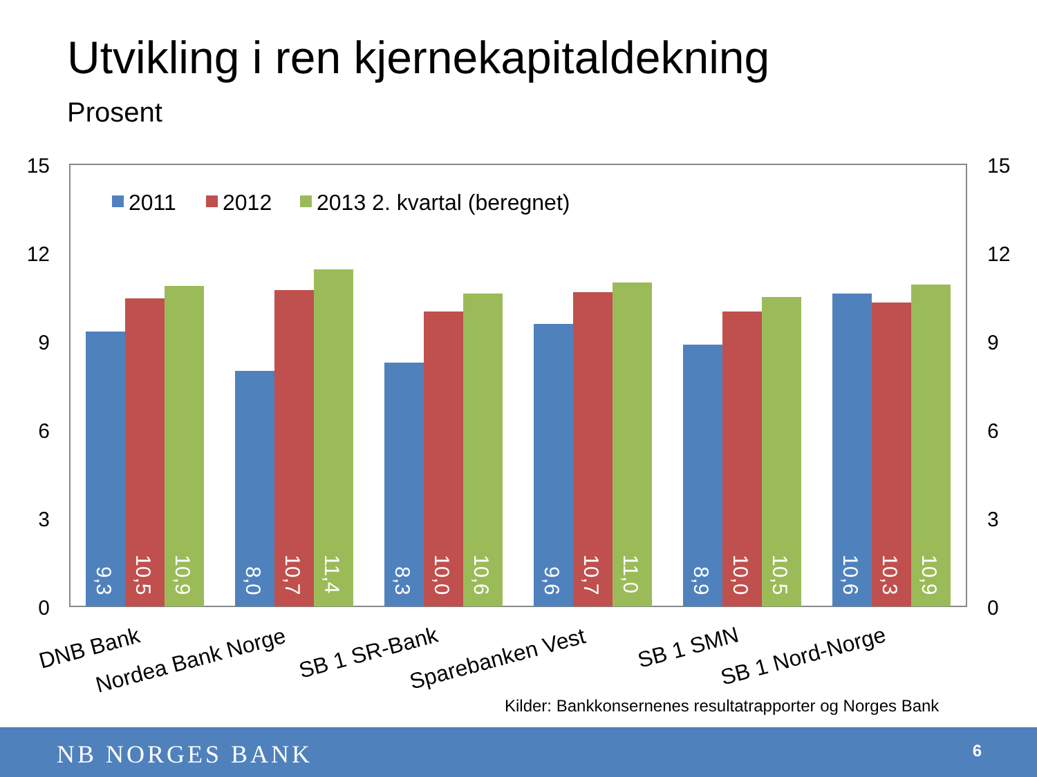Utvikling i ren kjernekapitaldekning
Prosent
15
12
9
6
3
0
15
12
9
6
3
0
2011
2012
2013 2. kvartal (beregnet)
9,3
10,5
10,9
8,0
10,7
11,4
8,3
10,0
10,6
9,6
10,7
11,0
8,9
10,0
10,5
10,6
10,3
10,9
DNB Bank
Nordea Bank Norge
SB 1 SR-Bank
Sparebanken Vest
SB 1 SMN
SB 1 Nord-Norge
Kilder: Bankkonsernenes resultatrapporter og Norges Bank
NB NORGES BANK 6